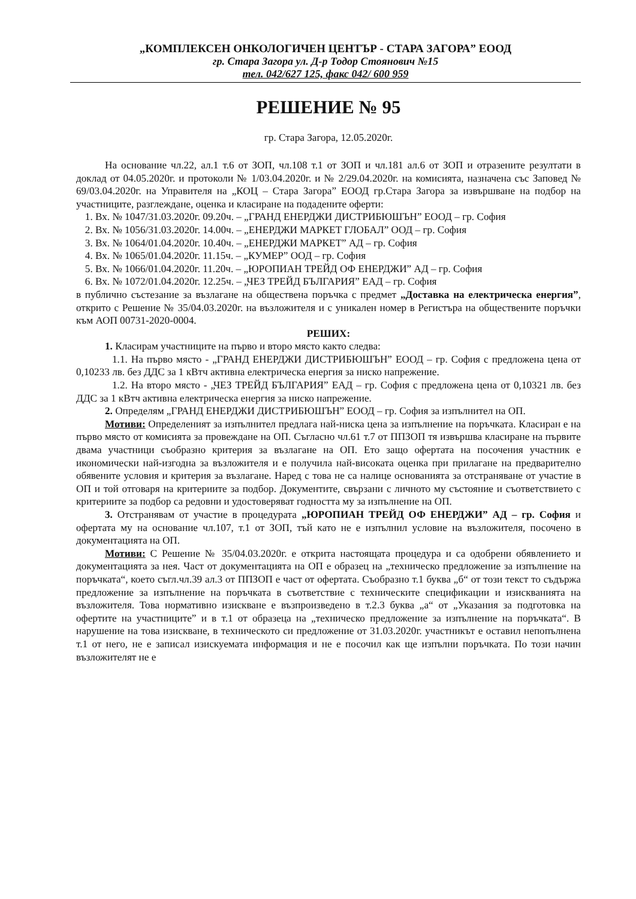„КОМПЛЕКСЕН ОНКОЛОГИЧЕН ЦЕНТЪР - СТАРА ЗАГОРА” ЕООД
гр. Стара Загора ул. Д-р Тодор Стоянович №15
тел. 042/627 125, факс 042/ 600 959
РЕШЕНИЕ № 95
гр. Стара Загора, 12.05.2020г.
На основание чл.22, ал.1 т.6 от ЗОП, чл.108 т.1 от ЗОП и чл.181 ал.6 от ЗОП и отразените резултати в доклад от 04.05.2020г. и протоколи № 1/03.04.2020г. и № 2/29.04.2020г. на комисията, назначена със Заповед № 69/03.04.2020г. на Управителя на „КОЦ – Стара Загора” ЕООД гр.Стара Загора за извършване на подбор на участниците, разглеждане, оценка и класиране на подадените оферти:
1. Вх. № 1047/31.03.2020г. 09.20ч. – „ГРАНД ЕНЕРДЖИ ДИСТРИБЮШЪН” ЕООД – гр. София
2. Вх. № 1056/31.03.2020г. 14.00ч. – „ЕНЕРДЖИ МАРКЕТ ГЛОБАЛ” ООД – гр. София
3. Вх. № 1064/01.04.2020г. 10.40ч. – „ЕНЕРДЖИ МАРКЕТ” АД – гр. София
4. Вх. № 1065/01.04.2020г. 11.15ч. – „КУМЕР” ООД – гр. София
5. Вх. № 1066/01.04.2020г. 11.20ч. – „ЮРОПИАН ТРЕЙД ОФ ЕНЕРДЖИ” АД – гр. София
6. Вх. № 1072/01.04.2020г. 12.25ч. – „ЧЕЗ ТРЕЙД БЪЛГАРИЯ” ЕАД – гр. София
в публично състезание за възлагане на обществена поръчка с предмет „Доставка на електрическа енергия”, открито с Решение № 35/04.03.2020г. на възложителя и с уникален номер в Регистъра на обществените поръчки към АОП 00731-2020-0004.
РЕШИХ:
1. Класирам участниците на първо и второ място както следва:
1.1. На първо място - „ГРАНД ЕНЕРДЖИ ДИСТРИБЮШЪН” ЕООД – гр. София с предложена цена от 0,10233 лв. без ДДС за 1 кВтч активна електрическа енергия за ниско напрежение.
1.2. На второ място - „ЧЕЗ ТРЕЙД БЪЛГАРИЯ” ЕАД – гр. София с предложена цена от 0,10321 лв. без ДДС за 1 кВтч активна електрическа енергия за ниско напрежение.
2. Определям „ГРАНД ЕНЕРДЖИ ДИСТРИБЮШЪН” ЕООД – гр. София за изпълнител на ОП.
Мотиви: Определеният за изпълнител предлага най-ниска цена за изпълнение на поръчката. Класиран е на първо място от комисията за провеждане на ОП. Съгласно чл.61 т.7 от ППЗОП тя извършва класиране на първите двама участници съобразно критерия за възлагане на ОП. Ето защо офертата на посочения участник е икономически най-изгодна за възложителя и е получила най-високата оценка при прилагане на предварително обявените условия и критерия за възлагане. Наред с това не са налице основанията за отстраняване от участие в ОП и той отговаря на критериите за подбор. Документите, свързани с личното му състояние и съответствието с критериите за подбор са редовни и удостоверяват годността му за изпълнение на ОП.
3. Отстранявам от участие в процедурата „ЮРОПИАН ТРЕЙД ОФ ЕНЕРДЖИ” АД – гр. София и офертата му на основание чл.107, т.1 от ЗОП, тъй като не е изпълнил условие на възложителя, посочено в документацията на ОП.
Мотиви: С Решение № 35/04.03.2020г. е открита настоящата процедура и са одобрени обявлението и документацията за нея. Част от документацията на ОП е образец на „техническо предложение за изпълнение на поръчката“, което съгл.чл.39 ал.3 от ППЗОП е част от офертата. Съобразно т.1 буква „б“ от този текст то съдържа предложение за изпълнение на поръчката в съответствие с техническите спецификации и изискванията на възложителя. Това нормативно изискване е възпроизведено в т.2.3 буква „а“ от „Указания за подготовка на офертите на участниците” и в т.1 от образеца на „техническо предложение за изпълнение на поръчката“. В нарушение на това изискване, в техническото си предложение от 31.03.2020г. участникът е оставил непопълнена т.1 от него, не е записал изискуемата информация и не е посочил как ще изпълни поръчката. По този начин възложителят не е